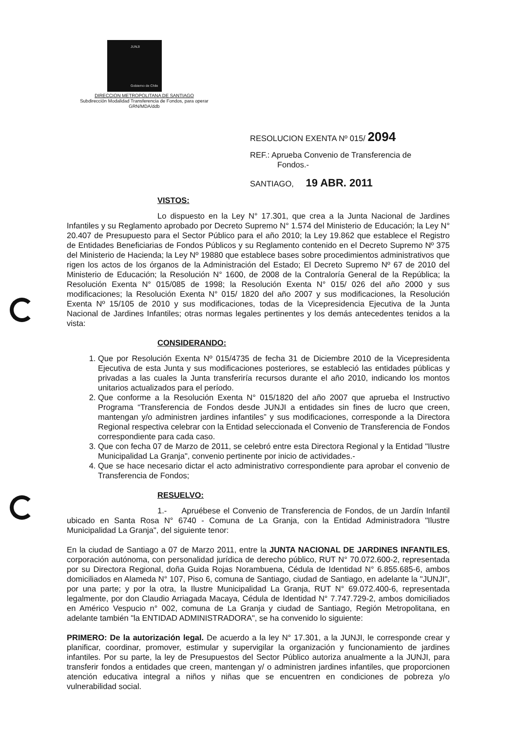JUNJI
Gobierno de Chile
DIRECCION METROPOLITANA DE SANTIAGO
Subdirección Modalidad Transferencia de Fondos, para operar
GRN/MDA/ddb
RESOLUCION EXENTA Nº 015/ 2094
REF.: Aprueba Convenio de Transferencia de
Fondos.-
SANTIAGO, 19 ABR. 2011
VISTOS:
Lo dispuesto en la Ley N° 17.301, que crea a la Junta Nacional de Jardines Infantiles y su Reglamento aprobado por Decreto Supremo N° 1.574 del Ministerio de Educación; la Ley N° 20.407 de Presupuesto para el Sector Público para el año 2010; la Ley 19.862 que establece el Registro de Entidades Beneficiarias de Fondos Públicos y su Reglamento contenido en el Decreto Supremo Nº 375 del Ministerio de Hacienda; la Ley Nº 19880 que establece bases sobre procedimientos administrativos que rigen los actos de los órganos de la Administración del Estado; El Decreto Supremo Nº 67 de 2010 del Ministerio de Educación; la Resolución N° 1600, de 2008 de la Contraloría General de la República; la Resolución Exenta N° 015/085 de 1998; la Resolución Exenta N° 015/ 026 del año 2000 y sus modificaciones; la Resolución Exenta N° 015/ 1820 del año 2007 y sus modificaciones, la Resolución Exenta Nº 15/105 de 2010 y sus modificaciones, todas de la Vicepresidencia Ejecutiva de la Junta Nacional de Jardines Infantiles; otras normas legales pertinentes y los demás antecedentes tenidos a la vista:
CONSIDERANDO:
1. Que por Resolución Exenta Nº 015/4735 de fecha 31 de Diciembre 2010 de la Vicepresidenta Ejecutiva de esta Junta y sus modificaciones posteriores, se estableció las entidades públicas y privadas a las cuales la Junta transferiría recursos durante el año 2010, indicando los montos unitarios actualizados para el período.
2. Que conforme a la Resolución Exenta N° 015/1820 del año 2007 que aprueba el Instructivo Programa “Transferencia de Fondos desde JUNJI a entidades sin fines de lucro que creen, mantengan y/o administren jardines infantiles” y sus modificaciones, corresponde a la Directora Regional respectiva celebrar con la Entidad seleccionada el Convenio de Transferencia de Fondos correspondiente para cada caso.
3. Que con fecha 07 de Marzo de 2011, se celebró entre esta Directora Regional y la Entidad "Ilustre Municipalidad La Granja", convenio pertinente por inicio de actividades.-
4. Que se hace necesario dictar el acto administrativo correspondiente para aprobar el convenio de Transferencia de Fondos;
RESUELVO:
1.- Apruébese el Convenio de Transferencia de Fondos, de un Jardín Infantil ubicado en Santa Rosa N° 6740 - Comuna de La Granja, con la Entidad Administradora "Ilustre Municipalidad La Granja", del siguiente tenor:
En la ciudad de Santiago a 07 de Marzo 2011, entre la JUNTA NACIONAL DE JARDINES INFANTILES, corporación autónoma, con personalidad jurídica de derecho público, RUT N° 70.072.600-2, representada por su Directora Regional, doña Guida Rojas Norambuena, Cédula de Identidad N° 6.855.685-6, ambos domiciliados en Alameda N° 107, Piso 6, comuna de Santiago, ciudad de Santiago, en adelante la "JUNJI", por una parte; y por la otra, la Ilustre Municipalidad La Granja, RUT N° 69.072.400-6, representada legalmente, por don Claudio Arriagada Macaya, Cédula de Identidad N° 7.747.729-2, ambos domiciliados en Américo Vespucio n° 002, comuna de La Granja y ciudad de Santiago, Región Metropolitana, en adelante también "la ENTIDAD ADMINISTRADORA", se ha convenido lo siguiente:
PRIMERO: De la autorización legal. De acuerdo a la ley N° 17.301, a la JUNJI, le corresponde crear y planificar, coordinar, promover, estimular y supervigilar la organización y funcionamiento de jardines infantiles. Por su parte, la ley de Presupuestos del Sector Público autoriza anualmente a la JUNJI, para transferir fondos a entidades que creen, mantengan y/ o administren jardines infantiles, que proporcionen atención educativa integral a niños y niñas que se encuentren en condiciones de pobreza y/o vulnerabilidad social.